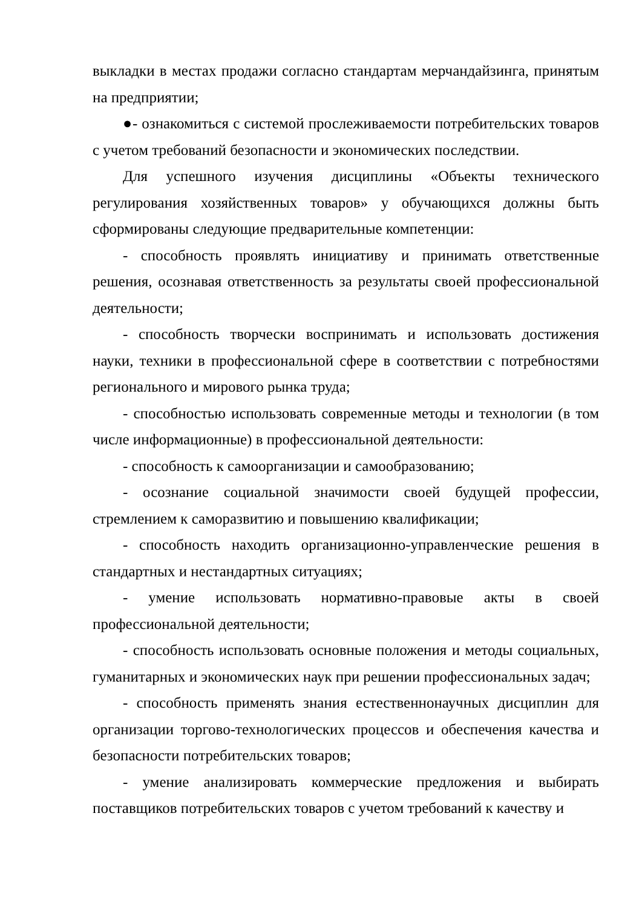выкладки в местах продажи согласно стандартам мерчандайзинга, принятым на предприятии;
●- ознакомиться с системой прослеживаемости потребительских товаров с учетом требований безопасности и экономических последствии.
Для успешного изучения дисциплины «Объекты технического регулирования хозяйственных товаров» у обучающихся должны быть сформированы следующие предварительные компетенции:
- способность проявлять инициативу и принимать ответственные решения, осознавая ответственность за результаты своей профессиональной деятельности;
- способность творчески воспринимать и использовать достижения науки, техники в профессиональной сфере в соответствии с потребностями регионального и мирового рынка труда;
- способностью использовать современные методы и технологии (в том числе информационные) в профессиональной деятельности:
- способность к самоорганизации и самообразованию;
- осознание социальной значимости своей будущей профессии, стремлением к саморазвитию и повышению квалификации;
- способность находить организационно-управленческие решения в стандартных и нестандартных ситуациях;
- умение использовать нормативно-правовые акты в своей профессиональной деятельности;
- способность использовать основные положения и методы социальных, гуманитарных и экономических наук при решении профессиональных задач;
- способность применять знания естественнонаучных дисциплин для организации торгово-технологических процессов и обеспечения качества и безопасности потребительских товаров;
- умение анализировать коммерческие предложения и выбирать поставщиков потребительских товаров с учетом требований к качеству и